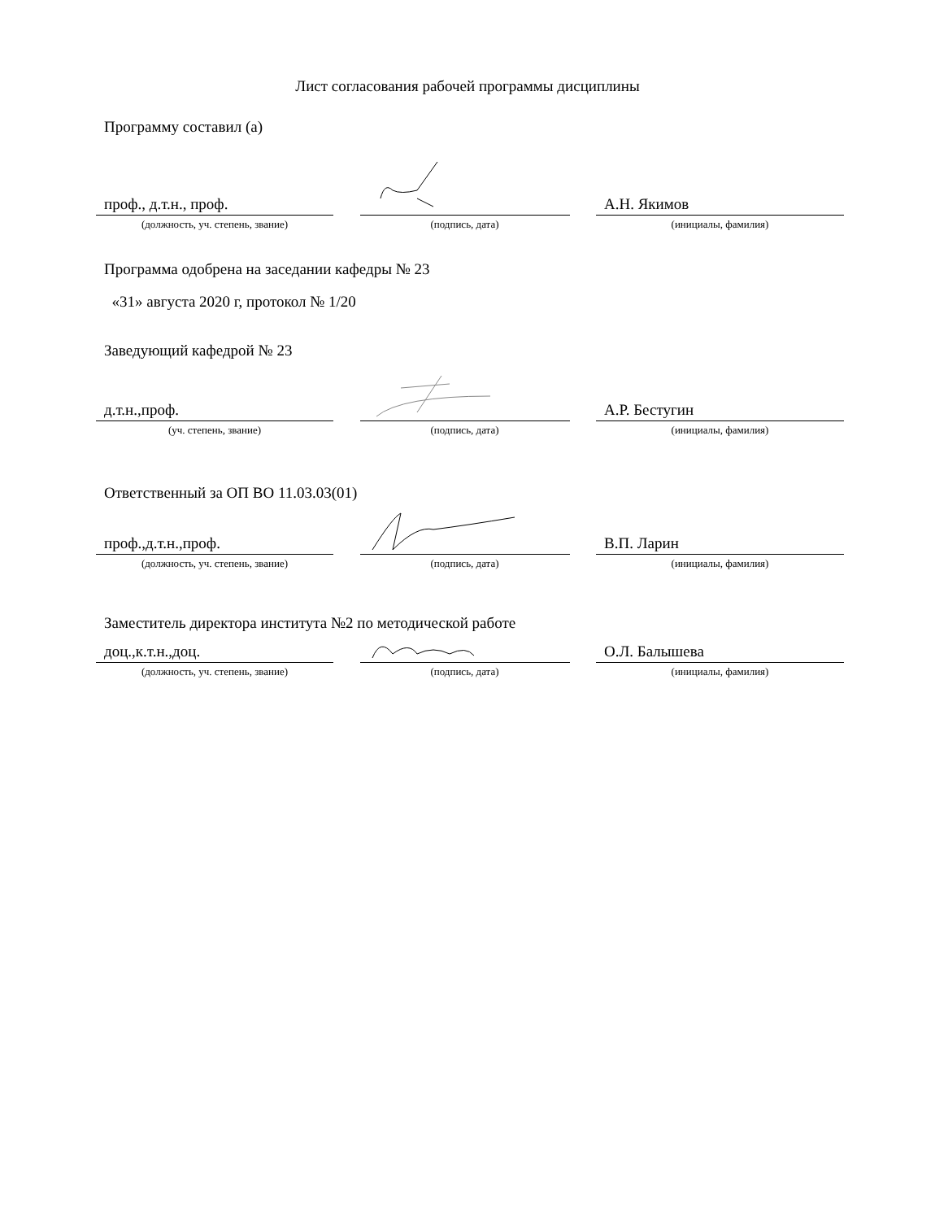Лист согласования рабочей программы дисциплины
Программу составил (а)
проф., д.т.н., проф. А.Н. Якимов
(должность, уч. степень, звание) (подпись, дата) (инициалы, фамилия)
Программа одобрена на заседании кафедры № 23
«31» августа 2020 г, протокол № 1/20
Заведующий кафедрой № 23
д.т.н.,проф. А.Р. Бестугин
(уч. степень, звание) (подпись, дата) (инициалы, фамилия)
Ответственный за ОП ВО 11.03.03(01)
проф.,д.т.н.,проф. В.П. Ларин
(должность, уч. степень, звание) (подпись, дата) (инициалы, фамилия)
Заместитель директора института №2 по методической работе
доц.,к.т.н.,доц. О.Л. Балышева
(должность, уч. степень, звание) (подпись, дата) (инициалы, фамилия)